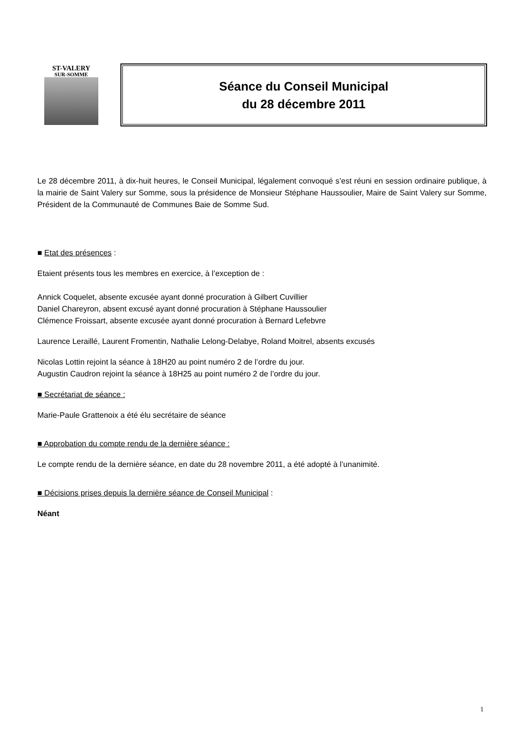ST-VALERY
SUR-SOMME
Séance du Conseil Municipal
du 28 décembre 2011
Le 28 décembre 2011, à dix-huit heures, le Conseil Municipal, légalement convoqué s’est réuni en session ordinaire publique, à la mairie de Saint Valery sur Somme, sous la présidence de Monsieur Stéphane Haussoulier, Maire de Saint Valery sur Somme, Président de la Communauté de Communes Baie de Somme Sud.
■ Etat des présences :
Etaient présents tous les membres en exercice, à l’exception de :
Annick Coquelet, absente excusée ayant donné procuration à Gilbert Cuvillier
Daniel Chareyron, absent excusé ayant donné procuration à Stéphane Haussoulier
Clémence Froissart, absente excusée ayant donné procuration à Bernard Lefebvre
Laurence Leraillé, Laurent Fromentin, Nathalie Lelong-Delabye, Roland Moitrel, absents excusés
Nicolas Lottin rejoint la séance à 18H20 au point numéro 2 de l’ordre du jour.
Augustin Caudron rejoint la séance à 18H25 au point numéro 2 de l’ordre du jour.
■ Secrétariat de séance :
Marie-Paule Grattenoix a été élu secrétaire de séance
■ Approbation du compte rendu de la dernière séance :
Le compte rendu de la dernière séance, en date du 28 novembre 2011, a été adopté à l’unanimité.
■ Décisions prises depuis la dernière séance de Conseil Municipal :
Néant
1